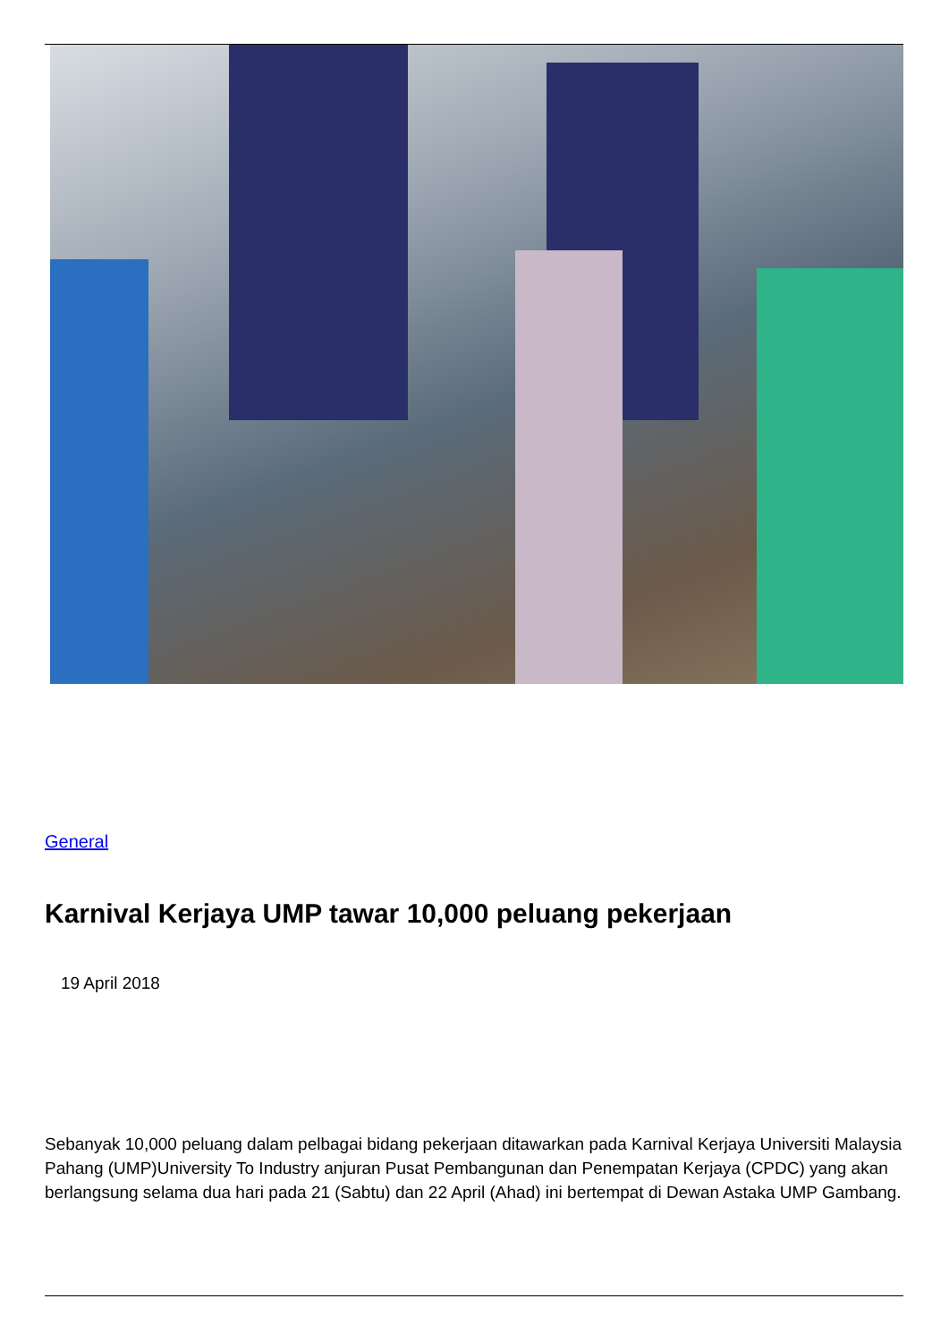General
Karnival Kerjaya UMP tawar 10,000 peluang pekerjaan
19 April 2018
Sebanyak 10,000 peluang dalam pelbagai bidang pekerjaan ditawarkan pada Karnival Kerjaya Universiti Malaysia Pahang (UMP)University To Industry anjuran Pusat Pembangunan dan Penempatan Kerjaya (CPDC) yang akan berlangsung selama dua hari pada 21 (Sabtu) dan 22 April (Ahad) ini bertempat di Dewan Astaka UMP Gambang.